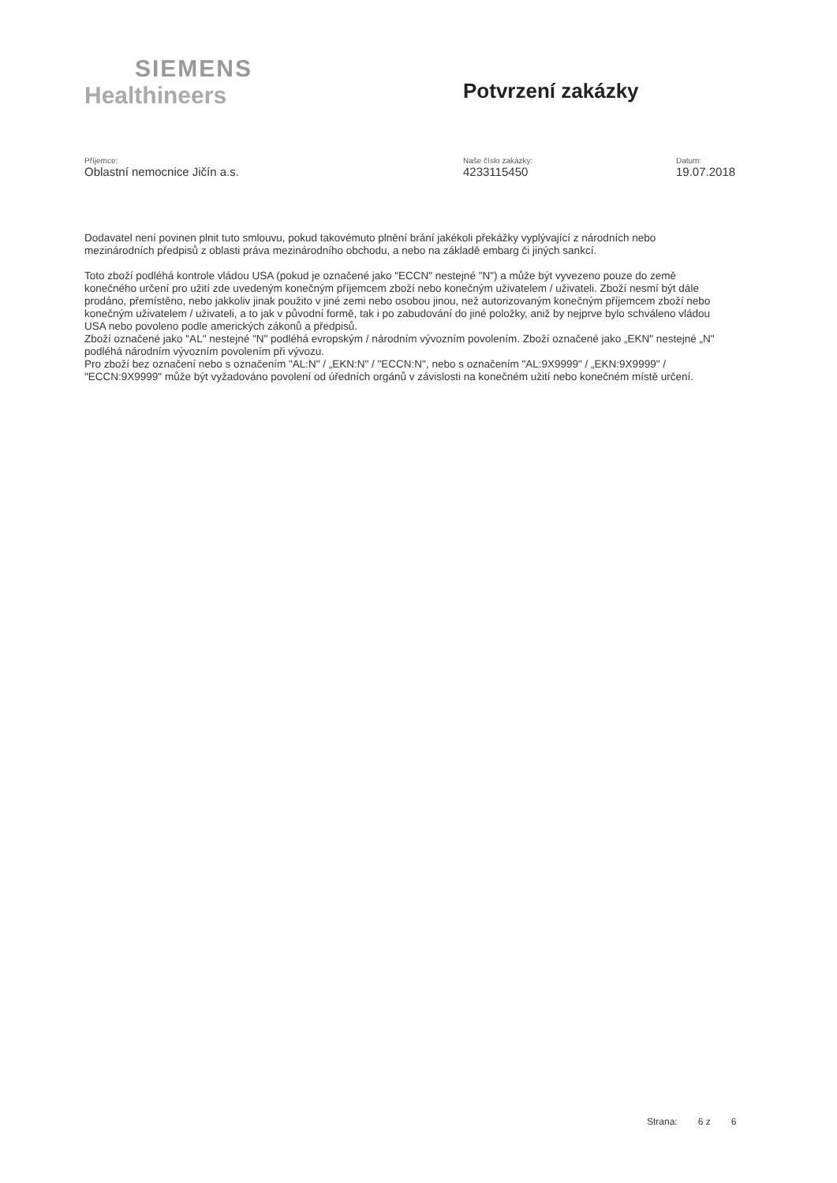SIEMENS
Healthineers
Potvrzení zakázky
Příjemce:
Oblastní nemocnice Jičín a.s.
Naše číslo zakázky:
4233115450
Datum:
19.07.2018
Dodavatel není povinen plnit tuto smlouvu, pokud takovémuto plnění brání jakékoli překážky vyplývající z národních nebo mezinárodních předpisů z oblasti práva mezinárodního obchodu, a nebo na základě embarg či jiných sankcí.
Toto zboží podléhá kontrole vládou USA (pokud je označené jako "ECCN" nestejné "N") a může být vyvezeno pouze do země konečného určení pro užití zde uvedeným konečným příjemcem zboží nebo konečným uživatelem / uživateli. Zboží nesmí být dále prodáno, přemístěno, nebo jakkoliv jinak použito v jiné zemi nebo osobou jinou, než autorizovaným konečným příjemcem zboží nebo konečným uživatelem / uživateli, a to jak v původní formě, tak i po zabudování do jiné položky, aniž by nejprve bylo schváleno vládou USA nebo povoleno podle amerických zákonů a předpisů.
Zboží označené jako "AL" nestejné "N" podléhá evropským / národním vývozním povolením. Zboží označené jako „EKN" nestejné „N" podléhá národním vývozním povolením při vývozu.
Pro zboží bez označení nebo s označením "AL:N" / „EKN:N" / "ECCN:N", nebo s označením "AL:9X9999" / „EKN:9X9999" / "ECCN:9X9999" může být vyžadováno povolení od úředních orgánů v závislosti na konečném užití nebo konečném místě určení.
Strana: 6 z 6